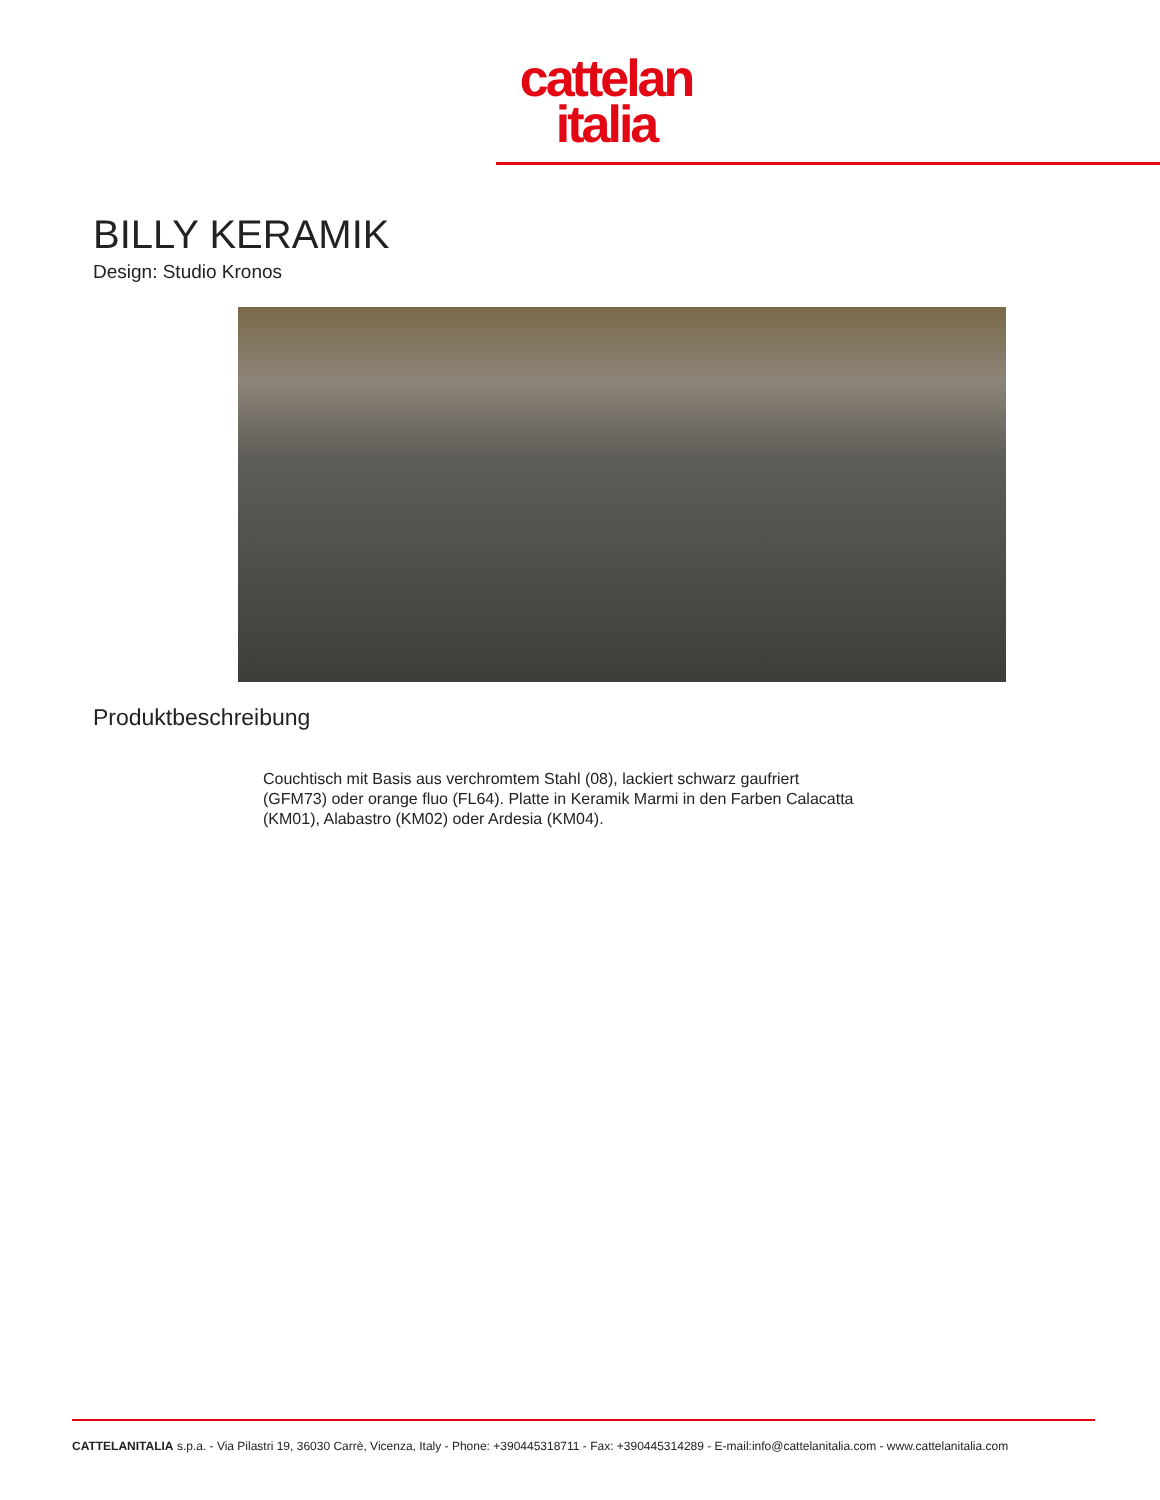cattelan
italia
BILLY KERAMIK
Design: Studio Kronos
Produktbeschreibung
Couchtisch mit Basis aus verchromtem Stahl (08), lackiert schwarz gaufriert (GFM73) oder orange fluo (FL64). Platte in Keramik Marmi in den Farben Calacatta (KM01), Alabastro (KM02) oder Ardesia (KM04).
CATTELANITALIA s.p.a. - Via Pilastri 19, 36030 Carrè, Vicenza, Italy - Phone: +390445318711 - Fax: +390445314289 - E-mail:info@cattelanitalia.com - www.cattelanitalia.com